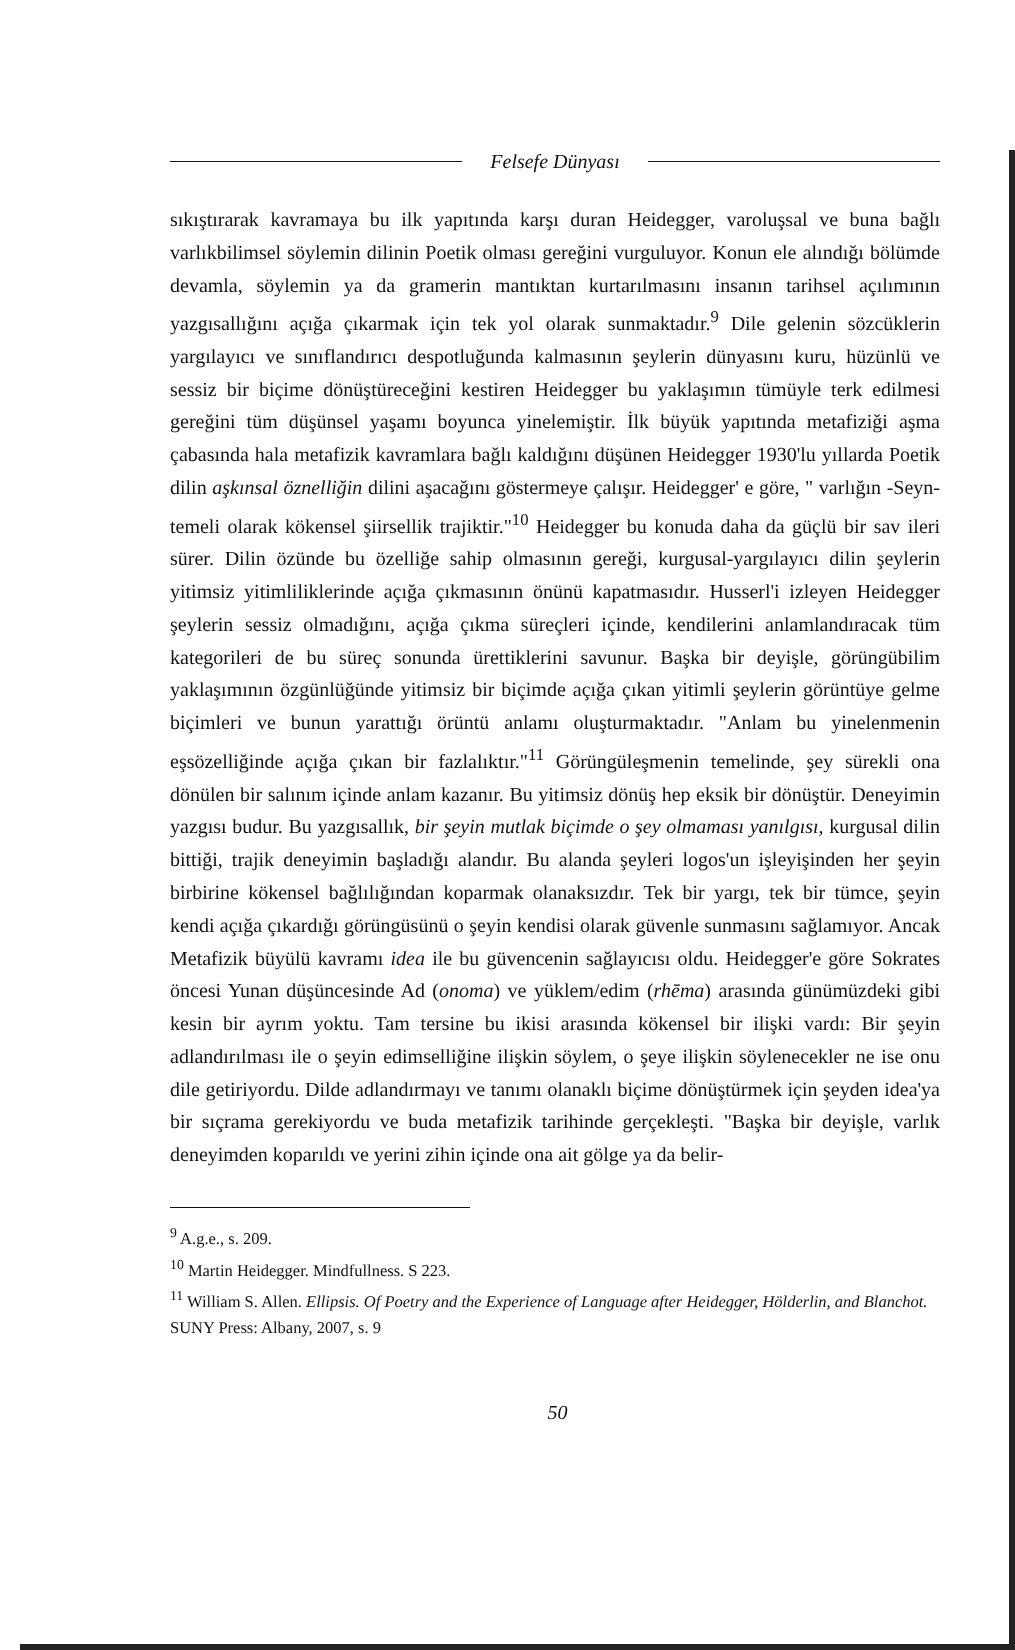Felsefe Dünyası
sıkıştırarak kavramaya bu ilk yapıtında karşı duran Heidegger, varoluşsal ve buna bağlı varlıkbilimsel söylemin dilinin Poetik olması gereğini vurguluyor. Konun ele alındığı bölümde devamla, söylemin ya da gramerin mantıktan kurtarılmasını insanın tarihsel açılımının yazgısallığını açığa çıkarmak için tek yol olarak sunmaktadır.<sup>9</sup> Dile gelenin sözcüklerin yargılayıcı ve sınıflandırıcı despotluğunda kalmasının şeylerin dünyasını kuru, hüzünlü ve sessiz bir biçime dönüştüreceğini kestiren Heidegger bu yaklaşımın tümüyle terk edilmesi gereğini tüm düşünsel yaşamı boyunca yinelemiştir. İlk büyük yapıtında metafiziği aşma çabasında hala metafizik kavramlara bağlı kaldığını düşünen Heidegger 1930'lu yıllarda Poetik dilin aşkınsal öznelliğin dilini aşacağını göstermeye çalışır. Heidegger' e göre, " varlığın -Seyn- temeli olarak kökensel şiirsellik trajiktir."<sup>10</sup> Heidegger bu konuda daha da güçlü bir sav ileri sürer. Dilin özünde bu özelliğe sahip olmasının gereği, kurgusal-yargılayıcı dilin şeylerin yitimsiz yitimliliklerinde açığa çıkmasının önünü kapatmasıdır. Husserl'i izleyen Heidegger şeylerin sessiz olmadığını, açığa çıkma süreçleri içinde, kendilerini anlamlandıracak tüm kategorileri de bu süreç sonunda ürettiklerini savunur. Başka bir deyişle, görüngübilim yaklaşımının özgünlüğünde yitimsiz bir biçimde açığa çıkan yitimli şeylerin görüntüye gelme biçimleri ve bunun yarattığı örüntü anlamı oluşturmaktadır. "Anlam bu yinelenmenin eşsözelliğinde açığa çıkan bir fazlalıktır."<sup>11</sup> Görüngüleşmenin temelinde, şey sürekli ona dönülen bir salınım içinde anlam kazanır. Bu yitimsiz dönüş hep eksik bir dönüştür. Deneyimin yazgısı budur. Bu yazgısallık, bir şeyin mutlak biçimde o şey olmaması yanılgısı, kurgusal dilin bittiği, trajik deneyimin başladığı alandır. Bu alanda şeyleri logos'un işleyişinden her şeyin birbirine kökensel bağlılığından koparmak olanaksızdır. Tek bir yargı, tek bir tümce, şeyin kendi açığa çıkardığı görüngüsünü o şeyin kendisi olarak güvenle sunmasını sağlamıyor. Ancak Metafizik büyülü kavramı idea ile bu güvencenin sağlayıcısı oldu. Heidegger'e göre Sokrates öncesi Yunan düşüncesinde Ad (onoma) ve yüklem/edim (rhēma) arasında günümüzdeki gibi kesin bir ayrım yoktu. Tam tersine bu ikisi arasında kökensel bir ilişki vardı: Bir şeyin adlandırılması ile o şeyin edimselliğine ilişkin söylem, o şeye ilişkin söylenecekler ne ise onu dile getiriyordu. Dilde adlandırmayı ve tanımı olanaklı biçime dönüştürmek için şeyden idea'ya bir sıçrama gerekiyordu ve buda metafizik tarihinde gerçekleşti. "Başka bir deyişle, varlık deneyimden koparıldı ve yerini zihin içinde ona ait gölge ya da belir-
<sup>9</sup> A.g.e., s. 209.
<sup>10</sup> Martin Heidegger. Mindfullness. S 223.
<sup>11</sup> William S. Allen. Ellipsis. Of Poetry and the Experience of Language after Heidegger, Hölderlin, and Blanchot. SUNY Press: Albany, 2007, s. 9
50